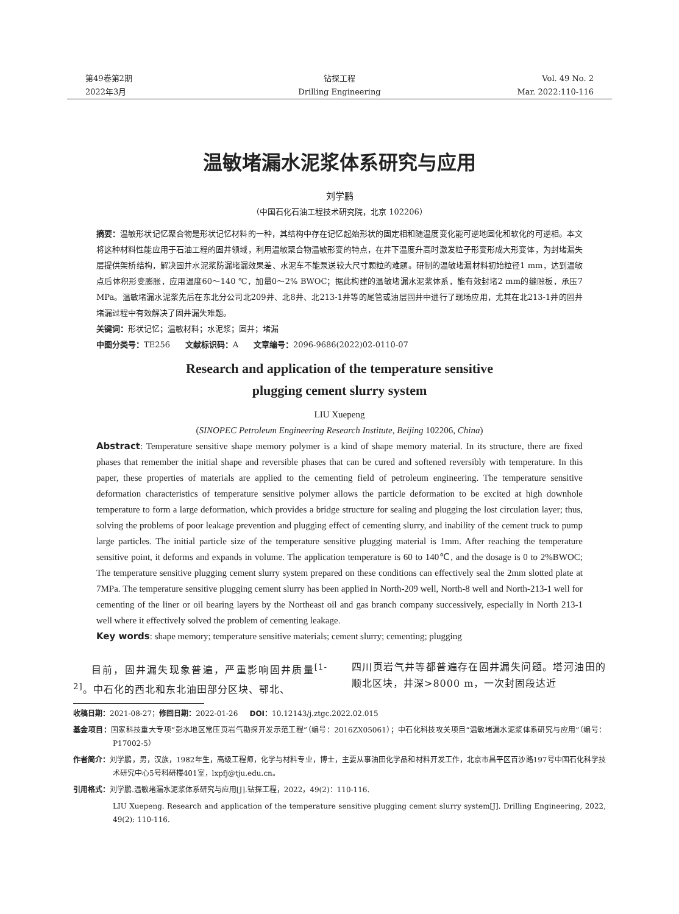第49卷第2期
2022年3月
钻探工程
Drilling Engineering
Vol. 49 No. 2
Mar. 2022:110-116
温敏堵漏水泥浆体系研究与应用
刘学鹏
（中国石化石油工程技术研究院，北京 102206）
摘要：温敏形状记忆聚合物是形状记忆材料的一种，其结构中存在记忆起始形状的固定相和随温度变化能可逆地固化和软化的可逆相。本文将这种材料性能应用于石油工程的固井领域，利用温敏聚合物温敏形变的特点，在井下温度升高时激发粒子形变形成大形变体，为封堵漏失层提供架桥结构，解决固井水泥浆防漏堵漏效果差、水泥车不能泵送较大尺寸颗粒的难题。研制的温敏堵漏材料初始粒径1 mm，达到温敏点后体积形变膨胀，应用温度60～140 ℃，加量0～2% BWOC；据此构建的温敏堵漏水泥浆体系，能有效封堵2 mm的缝隙板，承压7 MPa。温敏堵漏水泥浆先后在东北分公司北209井、北8井、北213-1井等的尾管或油层固井中进行了现场应用，尤其在北213-1井的固井堵漏过程中有效解决了固井漏失难题。
关键词：形状记忆；温敏材料；水泥浆；固井；堵漏
中图分类号：TE256 文献标识码：A 文章编号：2096-9686(2022)02-0110-07
Research and application of the temperature sensitive
plugging cement slurry system
LIU Xuepeng
(SINOPEC Petroleum Engineering Research Institute, Beijing 102206, China)
Abstract: Temperature sensitive shape memory polymer is a kind of shape memory material. In its structure, there are fixed phases that remember the initial shape and reversible phases that can be cured and softened reversibly with temperature. In this paper, these properties of materials are applied to the cementing field of petroleum engineering. The temperature sensitive deformation characteristics of temperature sensitive polymer allows the particle deformation to be excited at high downhole temperature to form a large deformation, which provides a bridge structure for sealing and plugging the lost circulation layer; thus, solving the problems of poor leakage prevention and plugging effect of cementing slurry, and inability of the cement truck to pump large particles. The initial particle size of the temperature sensitive plugging material is 1mm. After reaching the temperature sensitive point, it deforms and expands in volume. The application temperature is 60 to 140℃, and the dosage is 0 to 2%BWOC; The temperature sensitive plugging cement slurry system prepared on these conditions can effectively seal the 2mm slotted plate at 7MPa. The temperature sensitive plugging cement slurry has been applied in North-209 well, North-8 well and North-213-1 well for cementing of the liner or oil bearing layers by the Northeast oil and gas branch company successively, especially in North 213-1 well where it effectively solved the problem of cementing leakage.
Key words: shape memory; temperature sensitive materials; cement slurry; cementing; plugging
目前，固井漏失现象普遍，严重影响固井质量<sup>[1-2]</sup>。中石化的西北和东北油田部分区块、鄂北、
四川页岩气井等都普遍存在固井漏失问题。塔河油田的顺北区块，井深>8000 m，一次封固段达近
收稿日期：2021-08-27；修回日期：2022-01-26 DOI：10.12143/j.ztgc.2022.02.015
基金项目：国家科技重大专项“彭水地区常压页岩气勘探开发示范工程”（编号：2016ZX05061）；中石化科技攻关项目“温敏堵漏水泥浆体系研究与应用”（编号：P17002-5）
作者简介：刘学鹏，男，汉族，1982年生，高级工程师，化学与材料专业，博士，主要从事油田化学品和材料开发工作，北京市昌平区百沙路197号中国石化科学技术研究中心5号科研楼401室，lxpfj@tju.edu.cn。
引用格式：刘学鹏.温敏堵漏水泥浆体系研究与应用[J].钻探工程，2022，49(2)：110-116.
LIU Xuepeng. Research and application of the temperature sensitive plugging cement slurry system[J]. Drilling Engineering, 2022, 49(2): 110-116.